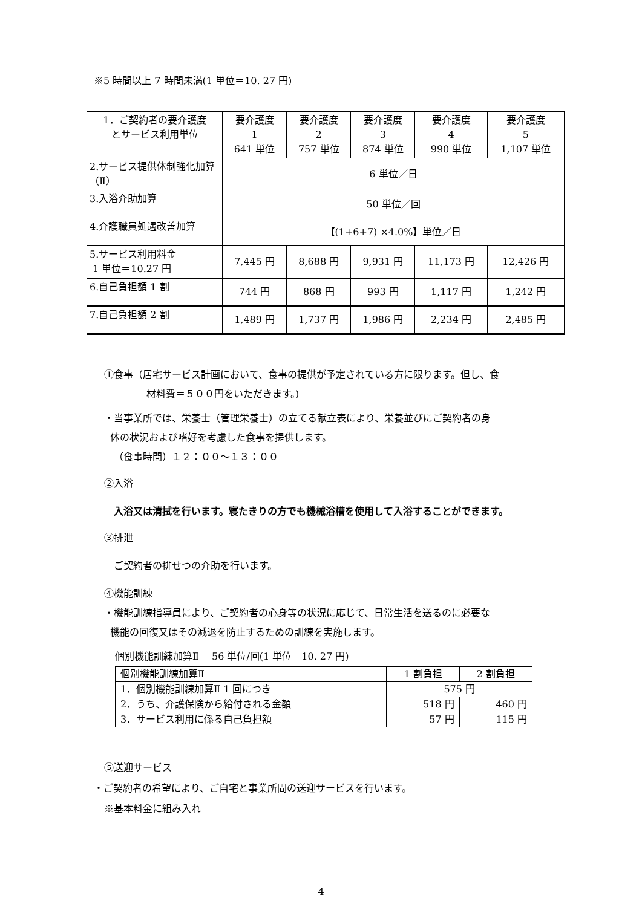※5 時間以上 7 時間未満(1 単位＝10. 27 円)
| 1．ご契約者の要介護度 とサービス利用単位 | 要介護度 1 641 単位 | 要介護度 2 757 単位 | 要介護度 3 874 単位 | 要介護度 4 990 単位 | 要介護度 5 1,107 単位 |
| 2.サービス提供体制強化加算（Ⅱ） | 6 単位／日 | | | | |
| 3.入浴介助加算 | 50 単位／回 | | | | |
| 4.介護職員処遇改善加算 | 【(1+6+7) ×4.0%】単位／日 | | | | |
| 5.サービス利用料金 1 単位＝10.27 円 | 7,445 円 | 8,688 円 | 9,931 円 | 11,173 円 | 12,426 円 |
| 6.自己負担額 1 割 | 744 円 | 868 円 | 993 円 | 1,117 円 | 1,242 円 |
| 7.自己負担額 2 割 | 1,489 円 | 1,737 円 | 1,986 円 | 2,234 円 | 2,485 円 |
①食事（居宅サービス計画において、食事の提供が予定されている方に限ります。但し、食
材料費＝５００円をいただきます。)
・当事業所では、栄養士（管理栄養士）の立てる献立表により、栄養並びにご契約者の身
体の状況および嗜好を考慮した食事を提供します。
（食事時間）１２：００～１３：００
②入浴
入浴又は清拭を行います。寝たきりの方でも機械浴槽を使用して入浴することができます。
③排泄
ご契約者の排せつの介助を行います。
④機能訓練
・機能訓練指導員により、ご契約者の心身等の状況に応じて、日常生活を送るのに必要な
機能の回復又はその減退を防止するための訓練を実施します。
個別機能訓練加算Ⅱ ＝56 単位/回(1 単位＝10. 27 円)
| 個別機能訓練加算Ⅱ | 1 割負担 | 2 割負担 |
| --- | --- | --- |
| 1．個別機能訓練加算Ⅱ 1 回につき | 575 円 | |
| 2．うち、介護保険から給付される金額 | 518 円 | 460 円 |
| 3．サービス利用に係る自己負担額 | 57 円 | 115 円 |
⑤送迎サービス
・ご契約者の希望により、ご自宅と事業所間の送迎サービスを行います。
※基本料金に組み入れ
4